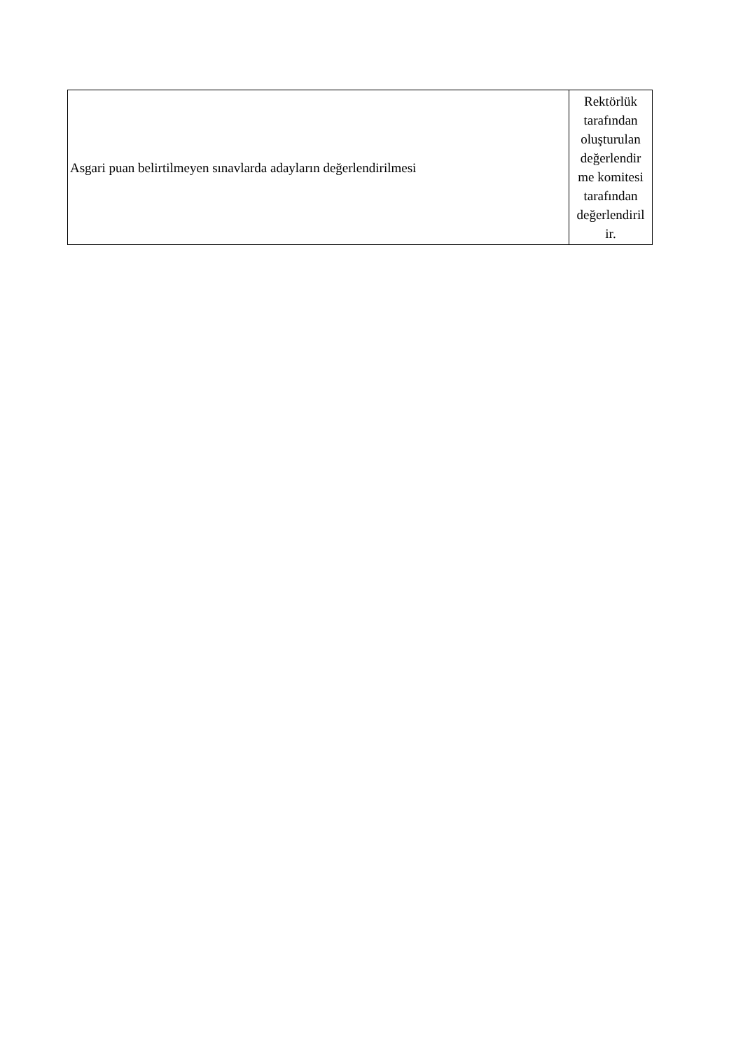| Asgari puan belirtilmeyen sınavlarda adayların değerlendirilmesi | Rektörlük tarafından oluşturulan değerlendir me komitesi tarafından değerlendiril ir. |